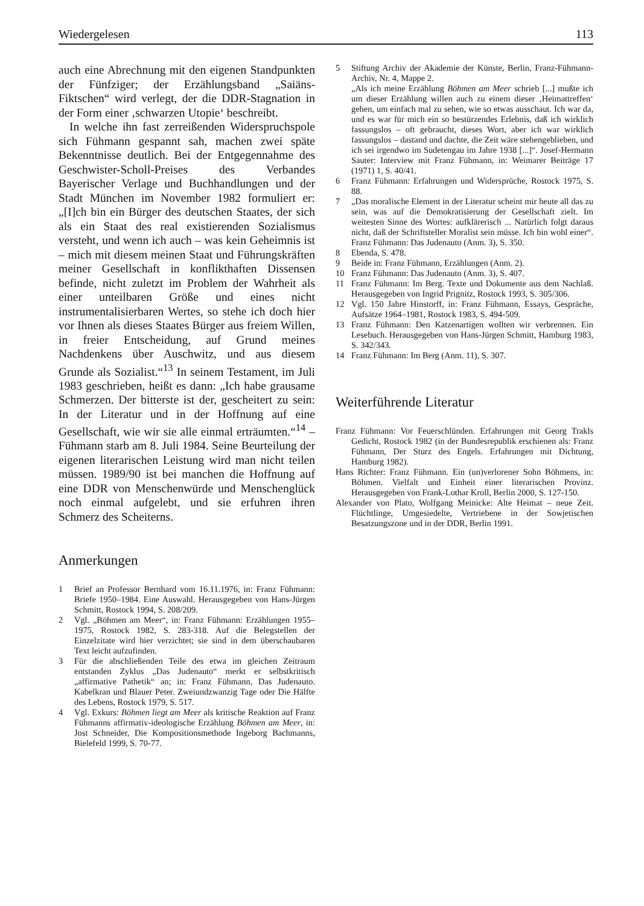Wiedergelesen 113
auch eine Abrechnung mit den eigenen Standpunkten der Fünfziger; der Erzählungsband „Saiäns-Fiktschen“ wird verlegt, der die DDR-Stagnation in der Form einer ‚schwarzen Utopie‘ beschreibt.
In welche ihn fast zerreißenden Widerspruchspole sich Fühmann gespannt sah, machen zwei späte Bekenntnisse deutlich. Bei der Entgegennahme des Geschwister-Scholl-Preises des Verbandes Bayerischer Verlage und Buchhandlungen und der Stadt München im November 1982 formuliert er: „[I]ch bin ein Bürger des deutschen Staates, der sich als ein Staat des real existierenden Sozialismus versteht, und wenn ich auch – was kein Geheimnis ist – mich mit diesem meinen Staat und Führungskräften meiner Gesellschaft in konflikthaften Dissensen befinde, nicht zuletzt im Problem der Wahrheit als einer unteilbaren Größe und eines nicht instrumentalisierbaren Wertes, so stehe ich doch hier vor Ihnen als dieses Staates Bürger aus freiem Willen, in freier Entscheidung, auf Grund meines Nachdenkens über Auschwitz, und aus diesem Grunde als Sozialist.“<sup>13</sup> In seinem Testament, im Juli 1983 geschrieben, heißt es dann: „Ich habe grausame Schmerzen. Der bitterste ist der, gescheitert zu sein: In der Literatur und in der Hoffnung auf eine Gesellschaft, wie wir sie alle einmal erträumten.“<sup>14</sup> – Fühmann starb am 8. Juli 1984. Seine Beurteilung der eigenen literarischen Leistung wird man nicht teilen müssen. 1989/90 ist bei manchen die Hoffnung auf eine DDR von Menschenwürde und Menschenglück noch einmal aufgelebt, und sie erfuhren ihren Schmerz des Scheiterns.
Anmerkungen
1 Brief an Professor Bernhard vom 16.11.1976, in: Franz Fühmann: Briefe 1950–1984. Eine Auswahl. Herausgegeben von Hans-Jürgen Schmitt, Rostock 1994, S. 208/209.
2 Vgl. „Böhmen am Meer“, in: Franz Fühmann: Erzählungen 1955–1975, Rostock 1982, S. 283-318. Auf die Belegstellen der Einzelzitate wird hier verzichtet; sie sind in dem überschaubaren Text leicht aufzufinden.
3 Für die abschließenden Teile des etwa im gleichen Zeitraum entstanden Zyklus „Das Judenauto“ merkt er selbstkritisch „affirmative Pathetik“ an; in: Franz Fühmann, Das Judenauto. Kabelkran und Blauer Peter. Zweiundzwanzig Tage oder Die Hälfte des Lebens, Rostock 1979, S. 517.
4 Vgl. Exkurs: Böhmen liegt am Meer als kritische Reaktion auf Franz Fühmanns affirmativ-ideologische Erzählung Böhmen am Meer, in: Jost Schneider, Die Kompositionsmethode Ingeborg Bachmanns, Bielefeld 1999, S. 70-77.
5 Stiftung Archiv der Akademie der Künste, Berlin, Franz-Fühmann-Archiv, Nr. 4, Mappe 2.
„Als ich meine Erzählung Böhmen am Meer schrieb [...] mußte ich um dieser Erzählung willen auch zu einem dieser ‚Heimattreffen‘ gehen, um einfach mal zu sehen, wie so etwas ausschaut. Ich war da, und es war für mich ein so bestürzendes Erlebnis, daß ich wirklich fassungslos – oft gebraucht, dieses Wort, aber ich war wirklich fassungslos – dastand und dachte, die Zeit wäre stehengeblieben, und ich sei irgendwo im Sudetengau im Jahre 1938 [...]“. Josef-Hermann Sauter: Interview mit Franz Fühmann, in: Weimarer Beiträge 17 (1971) 1, S. 40/41.
6 Franz Fühmann: Erfahrungen und Widersprüche, Rostock 1975, S. 88.
7 „Das moralische Element in der Literatur scheint mir heute all das zu sein, was auf die Demokratisierung der Gesellschaft zielt. Im weitesten Sinne des Wortes: aufklärerisch ... Natürlich folgt daraus nicht, daß der Schriftsteller Moralist sein müsse. Ich bin wohl einer“. Franz Fühmann: Das Judenauto (Anm. 3), S. 350.
8 Ebenda, S. 478.
9 Beide in: Franz Fühmann, Erzählungen (Anm. 2).
10 Franz Fühmann: Das Judenauto (Anm. 3), S. 407.
11 Franz Fühmann: Im Berg. Texte und Dokumente aus dem Nachlaß. Herausgegeben von Ingrid Prignitz, Rostock 1993, S. 305/306.
12 Vgl. 150 Jahre Hinstorff, in: Franz Fühmann, Essays, Gespräche, Aufsätze 1964–1981, Rostock 1983, S. 494-509.
13 Franz Fühmann: Den Katzenartigen wollten wir verbrennen. Ein Lesebuch. Herausgegeben von Hans-Jürgen Schmitt, Hamburg 1983, S. 342/343.
14 Franz Fühmann: Im Berg (Anm. 11), S. 307.
Weiterführende Literatur
Franz Fühmann: Vor Feuerschlünden. Erfahrungen mit Georg Trakls Gedicht, Rostock 1982 (in der Bundesrepublik erschienen als: Franz Fühmann, Der Sturz des Engels. Erfahrungen mit Dichtung, Hamburg 1982).
Hans Richter: Franz Fühmann. Ein (un)verlorener Sohn Böhmens, in: Böhmen. Vielfalt und Einheit einer literarischen Provinz. Herausgegeben von Frank-Lothar Kroll, Berlin 2000, S. 127-150.
Alexander von Plato, Wolfgang Meinicke: Alte Heimat – neue Zeit. Flüchtlinge, Umgesiedelte, Vertriebene in der Sowjetischen Besatzungszone und in der DDR, Berlin 1991.